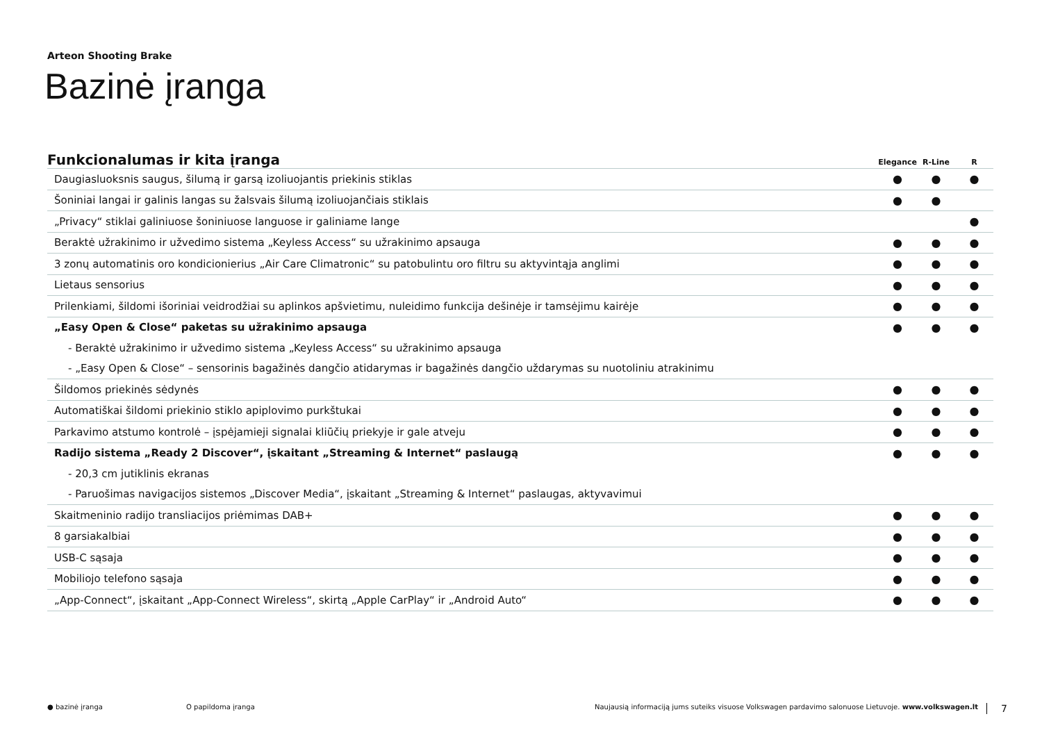Arteon Shooting Brake
Bazinė įranga
| Funkcionalumas ir kita įranga | Elegance | R-Line | R |
| --- | --- | --- | --- |
| Daugiasluoksnis saugus, šilumą ir garsą izoliuojantis priekinis stiklas | ● | ● | ● |
| Šoniniai langai ir galinis langas su žalsvais šilumą izoliuojančiais stiklais | ● | ● | |
| „Privacy“ stiklai galiniuose šoniniuose languose ir galiniame lange | | | ● |
| Beraktė užrakinimo ir užvedimo sistema „Keyless Access“ su užrakinimo apsauga | ● | ● | ● |
| 3 zonų automatinis oro kondicionierius „Air Care Climatronic“ su patobulintu oro filtru su aktyvintąja anglimi | ● | ● | ● |
| Lietaus sensorius | ● | ● | ● |
| Prilenkiami, šildomi išoriniai veidrodžiai su aplinkos apšvietimu, nuleidimo funkcija dešinėje ir tamsėjimu kairėje | ● | ● | ● |
| „Easy Open & Close“ paketas su užrakinimo apsauga | ● | ● | ● |
| - Beraktė užrakinimo ir užvedimo sistema „Keyless Access“ su užrakinimo apsauga | | | |
| - „Easy Open & Close“ – sensorinis bagažinės dangčio atidarymas ir bagažinės dangčio uždarymas su nuotoliniu atrakinimu | | | |
| Šildomos priekinės sėdynės | ● | ● | ● |
| Automatiškai šildomi priekinio stiklo apiplovimo purkštukai | ● | ● | ● |
| Parkavimo atstumo kontrolė – įspėjamieji signalai kliūčių priekyje ir gale atveju | ● | ● | ● |
| Radijo sistema „Ready 2 Discover“, įskaitant „Streaming & Internet“ paslaugą | ● | ● | ● |
| - 20,3 cm jutiklinis ekranas | | | |
| - Paruošimas navigacijos sistemos „Discover Media“, įskaitant „Streaming & Internet“ paslaugas, aktyvavimui | | | |
| Skaitmeninio radijo transliacijos priėmimas DAB+ | ● | ● | ● |
| 8 garsiakalbiai | ● | ● | ● |
| USB-C sąsaja | ● | ● | ● |
| Mobiliojo telefono sąsaja | ● | ● | ● |
| „App-Connect“, įskaitant „App-Connect Wireless“, skirtą „Apple CarPlay“ ir „Android Auto“ | ● | ● | ● |
● bazinė įranga O papildoma įranga Naujausią informaciją jums suteiks visuose Volkswagen pardavimo salonuose Lietuvoje. www.volkswagen.lt 7